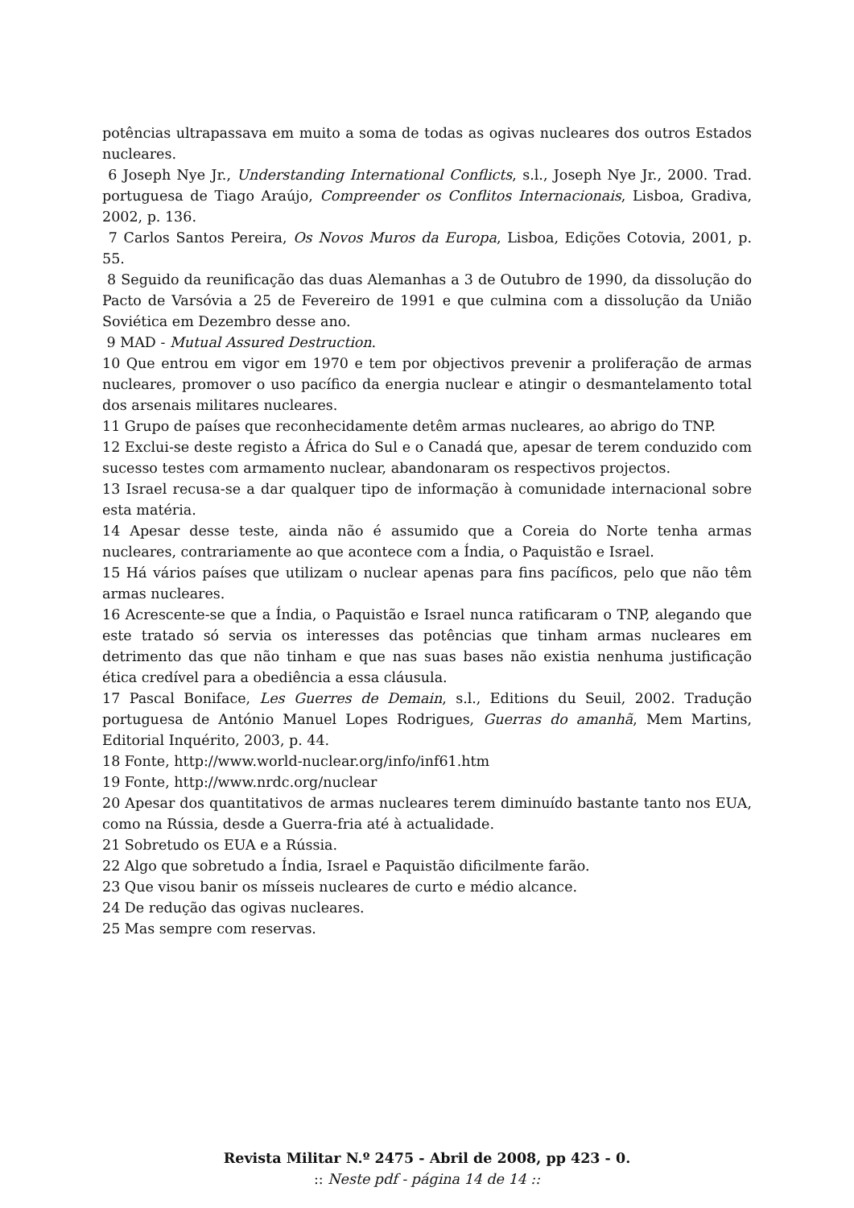potências ultrapassava em muito a soma de todas as ogivas nucleares dos outros Estados nucleares.
6 Joseph Nye Jr., Understanding International Conflicts, s.l., Joseph Nye Jr., 2000. Trad. portuguesa de Tiago Araújo, Compreender os Conflitos Internacionais, Lisboa, Gradiva, 2002, p. 136.
7 Carlos Santos Pereira, Os Novos Muros da Europa, Lisboa, Edições Cotovia, 2001, p. 55.
8 Seguido da reunificação das duas Alemanhas a 3 de Outubro de 1990, da dissolução do Pacto de Varsóvia a 25 de Fevereiro de 1991 e que culmina com a dissolução da União Soviética em Dezembro desse ano.
9 MAD - Mutual Assured Destruction.
10 Que entrou em vigor em 1970 e tem por objectivos prevenir a proliferação de armas nucleares, promover o uso pacífico da energia nuclear e atingir o desmantelamento total dos arsenais militares nucleares.
11 Grupo de países que reconhecidamente detêm armas nucleares, ao abrigo do TNP.
12 Exclui-se deste registo a África do Sul e o Canadá que, apesar de terem conduzido com sucesso testes com armamento nuclear, abandonaram os respectivos projectos.
13 Israel recusa-se a dar qualquer tipo de informação à comunidade internacional sobre esta matéria.
14 Apesar desse teste, ainda não é assumido que a Coreia do Norte tenha armas nucleares, contrariamente ao que acontece com a Índia, o Paquistão e Israel.
15 Há vários países que utilizam o nuclear apenas para fins pacíficos, pelo que não têm armas nucleares.
16 Acrescente-se que a Índia, o Paquistão e Israel nunca ratificaram o TNP, alegando que este tratado só servia os interesses das potências que tinham armas nucleares em detrimento das que não tinham e que nas suas bases não existia nenhuma justificação ética credível para a obediência a essa cláusula.
17 Pascal Boniface, Les Guerres de Demain, s.l., Editions du Seuil, 2002. Tradução portuguesa de António Manuel Lopes Rodrigues, Guerras do amanhã, Mem Martins, Editorial Inquérito, 2003, p. 44.
18 Fonte, http://www.world-nuclear.org/info/inf61.htm
19 Fonte, http://www.nrdc.org/nuclear
20 Apesar dos quantitativos de armas nucleares terem diminuído bastante tanto nos EUA, como na Rússia, desde a Guerra-fria até à actualidade.
21 Sobretudo os EUA e a Rússia.
22 Algo que sobretudo a Índia, Israel e Paquistão dificilmente farão.
23 Que visou banir os mísseis nucleares de curto e médio alcance.
24 De redução das ogivas nucleares.
25 Mas sempre com reservas.
Revista Militar N.º 2475 - Abril de 2008, pp 423 - 0.
:: Neste pdf - página 14 de 14 ::